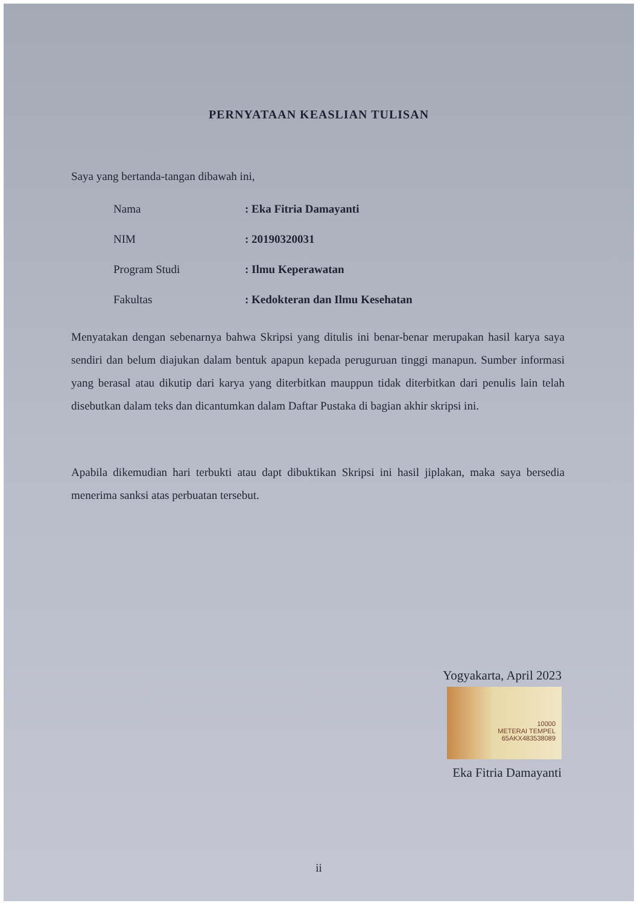PERNYATAAN KEASLIAN TULISAN
Saya yang bertanda-tangan dibawah ini,
| Nama | : Eka Fitria Damayanti |
| NIM | : 20190320031 |
| Program Studi | : Ilmu Keperawatan |
| Fakultas | : Kedokteran dan Ilmu Kesehatan |
Menyatakan dengan sebenarnya bahwa Skripsi yang ditulis ini benar-benar merupakan hasil karya saya sendiri dan belum diajukan dalam bentuk apapun kepada peruguruan tinggi manapun. Sumber informasi yang berasal atau dikutip dari karya yang diterbitkan mauppun tidak diterbitkan dari penulis lain telah disebutkan dalam teks dan dicantumkan dalam Daftar Pustaka di bagian akhir skripsi ini.
Apabila dikemudian hari terbukti atau dapt dibuktikan Skripsi ini hasil jiplakan, maka saya bersedia menerima sanksi atas perbuatan tersebut.
Yogyakarta, April 2023
10000
METERAI TEMPEL
65AKX483538089
Eka Fitria Damayanti
ii